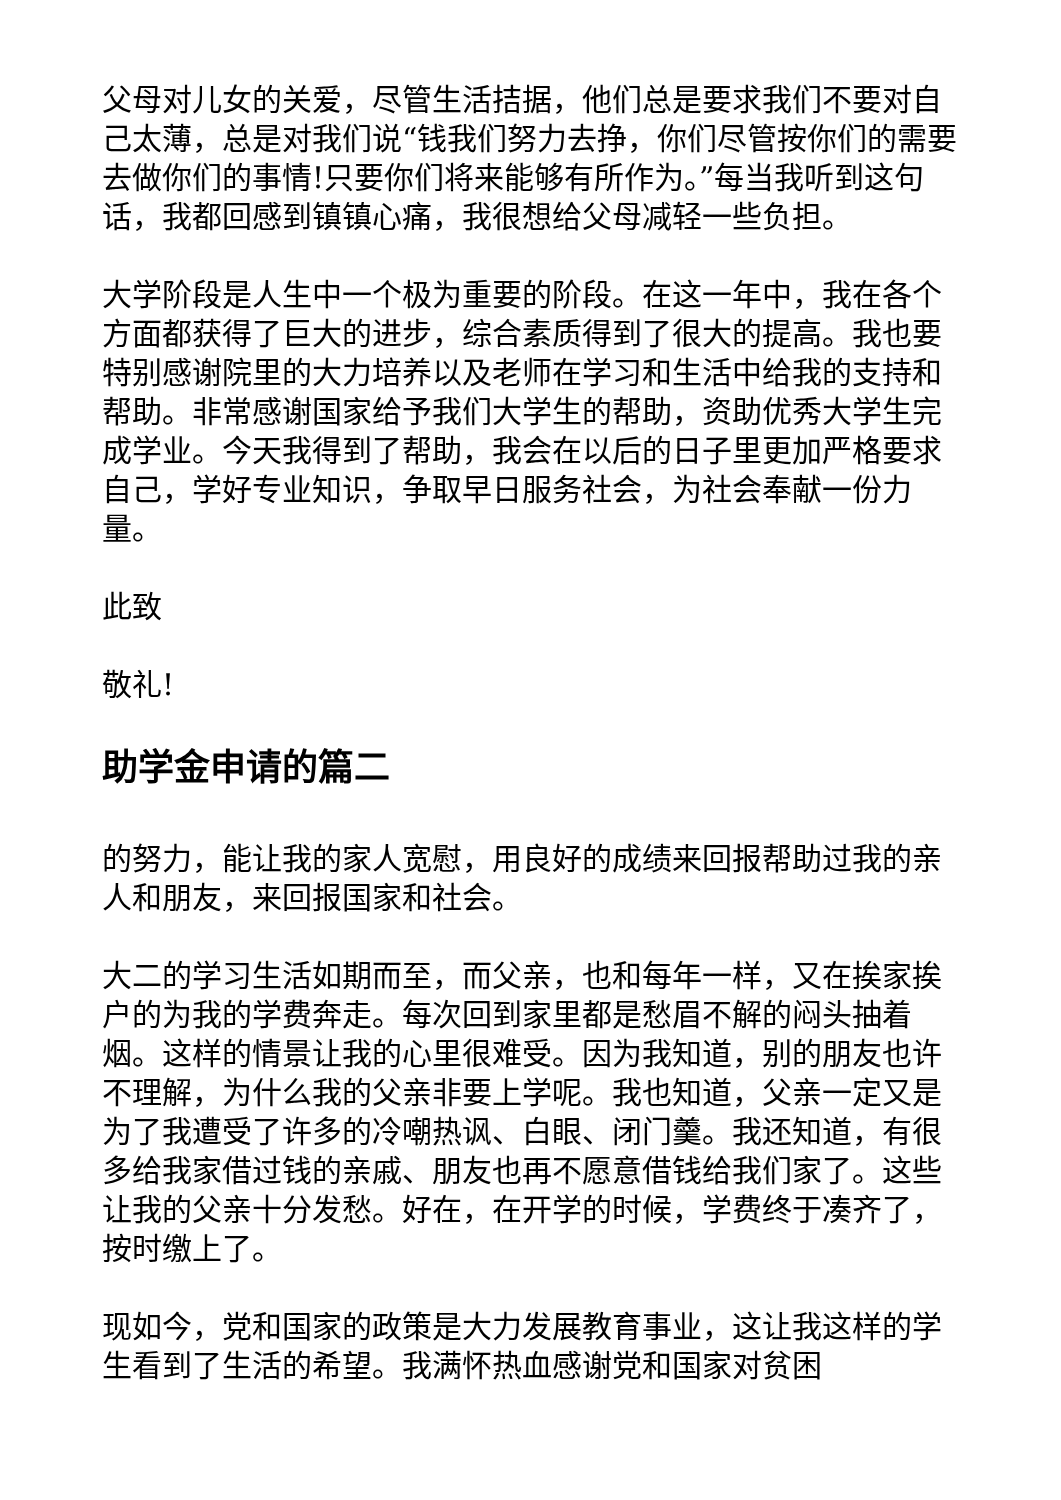父母对儿女的关爱，尽管生活拮据，他们总是要求我们不要对自己太薄，总是对我们说“钱我们努力去挣，你们尽管按你们的需要去做你们的事情!只要你们将来能够有所作为。”每当我听到这句话，我都回感到镇镇心痛，我很想给父母减轻一些负担。
大学阶段是人生中一个极为重要的阶段。在这一年中，我在各个方面都获得了巨大的进步，综合素质得到了很大的提高。我也要特别感谢院里的大力培养以及老师在学习和生活中给我的支持和帮助。非常感谢国家给予我们大学生的帮助，资助优秀大学生完成学业。今天我得到了帮助，我会在以后的日子里更加严格要求自己，学好专业知识，争取早日服务社会，为社会奉献一份力量。
此致
敬礼!
助学金申请的篇二
的努力，能让我的家人宽慰，用良好的成绩来回报帮助过我的亲人和朋友，来回报国家和社会。
大二的学习生活如期而至，而父亲，也和每年一样，又在挨家挨户的为我的学费奔走。每次回到家里都是愁眉不解的闷头抽着烟。这样的情景让我的心里很难受。因为我知道，别的朋友也许不理解，为什么我的父亲非要上学呢。我也知道，父亲一定又是为了我遭受了许多的冷嘲热讽、白眼、闭门羹。我还知道，有很多给我家借过钱的亲戚、朋友也再不愿意借钱给我们家了。这些让我的父亲十分发愁。好在，在开学的时候，学费终于凑齐了，按时缴上了。
现如今，党和国家的政策是大力发展教育事业，这让我这样的学生看到了生活的希望。我满怀热血感谢党和国家对贫困